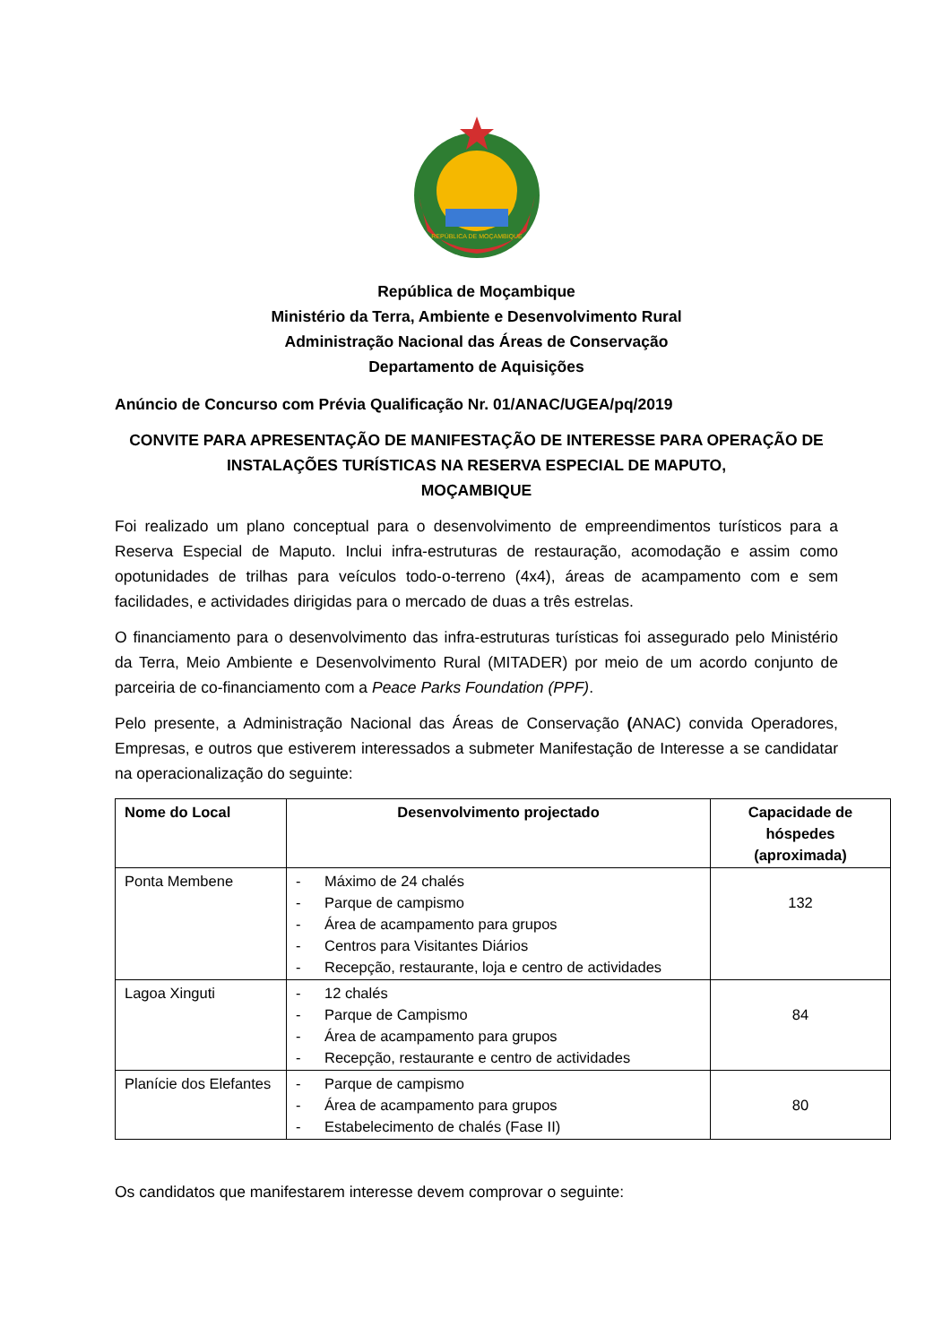REPÚBLICA DE MOÇAMBIQUE
República de Moçambique
Ministério da Terra, Ambiente e Desenvolvimento Rural
Administração Nacional das Áreas de Conservação
Departamento de Aquisições
Anúncio de Concurso com Prévia Qualificação Nr. 01/ANAC/UGEA/pq/2019
CONVITE PARA APRESENTAÇÃO DE MANIFESTAÇÃO DE INTERESSE PARA OPERAÇÃO DE INSTALAÇÕES TURÍSTICAS NA RESERVA ESPECIAL DE MAPUTO,
MOÇAMBIQUE
Foi realizado um plano conceptual para o desenvolvimento de empreendimentos turísticos para a Reserva Especial de Maputo. Inclui infra-estruturas de restauração, acomodação e assim como opotunidades de trilhas para veículos todo-o-terreno (4x4), áreas de acampamento com e sem facilidades, e actividades dirigidas para o mercado de duas a três estrelas.
O financiamento para o desenvolvimento das infra-estruturas turísticas foi assegurado pelo Ministério da Terra, Meio Ambiente e Desenvolvimento Rural (MITADER) por meio de um acordo conjunto de parceiria de co-financiamento com a Peace Parks Foundation (PPF).
Pelo presente, a Administração Nacional das Áreas de Conservação (ANAC) convida Operadores, Empresas, e outros que estiverem interessados a submeter Manifestação de Interesse a se candidatar na operacionalização do seguinte:
| Nome do Local | Desenvolvimento projectado | Capacidade de hóspedes (aproximada) |
| --- | --- | --- |
| Ponta Membene | - Máximo de 24 chalés - Parque de campismo - Área de acampamento para grupos - Centros para Visitantes Diários - Recepção, restaurante, loja e centro de actividades | 132 |
| Lagoa Xinguti | - 12 chalés - Parque de Campismo - Área de acampamento para grupos - Recepção, restaurante e centro de actividades | 84 |
| Planície dos Elefantes | - Parque de campismo - Área de acampamento para grupos - Estabelecimento de chalés (Fase II) | 80 |
Os candidatos que manifestarem interesse devem comprovar o seguinte: